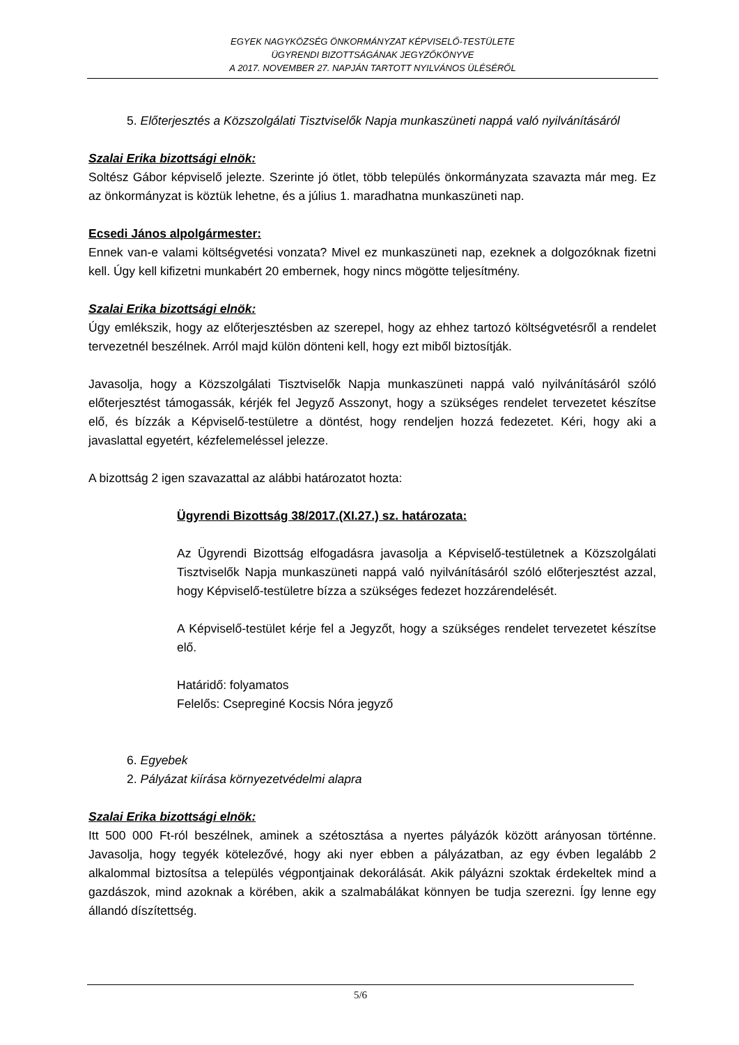EGYEK NAGYKÖZSÉG ÖNKORMÁNYZAT KÉPVISELŐ-TESTÜLETE
ÜGYRENDI BIZOTTSÁGÁNAK JEGYZŐKÖNYVE
A 2017. NOVEMBER 27. NAPJÁN TARTOTT NYILVÁNOS ÜLÉSÉRŐL
5. Előterjesztés a Közszolgálati Tisztviselők Napja munkaszüneti nappá való nyilvánításáról
Szalai Erika bizottsági elnök:
Soltész Gábor képviselő jelezte. Szerinte jó ötlet, több település önkormányzata szavazta már meg. Ez az önkormányzat is köztük lehetne, és a július 1. maradhatna munkaszüneti nap.
Ecsedi János alpolgármester:
Ennek van-e valami költségvetési vonzata? Mivel ez munkaszüneti nap, ezeknek a dolgozóknak fizetni kell. Úgy kell kifizetni munkabért 20 embernek, hogy nincs mögötte teljesítmény.
Szalai Erika bizottsági elnök:
Úgy emlékszik, hogy az előterjesztésben az szerepel, hogy az ehhez tartozó költségvetésről a rendelet tervezetnél beszélnek. Arról majd külön dönteni kell, hogy ezt miből biztosítják.
Javasolja, hogy a Közszolgálati Tisztviselők Napja munkaszüneti nappá való nyilvánításáról szóló előterjesztést támogassák, kérjék fel Jegyző Asszonyt, hogy a szükséges rendelet tervezetet készítse elő, és bízzák a Képviselő-testületre a döntést, hogy rendeljen hozzá fedezetet. Kéri, hogy aki a javaslattal egyetért, kézfelemeléssel jelezze.
A bizottság 2 igen szavazattal az alábbi határozatot hozta:
Ügyrendi Bizottság 38/2017.(XI.27.) sz. határozata:
Az Ügyrendi Bizottság elfogadásra javasolja a Képviselő-testületnek a Közszolgálati Tisztviselők Napja munkaszüneti nappá való nyilvánításáról szóló előterjesztést azzal, hogy Képviselő-testületre bízza a szükséges fedezet hozzárendelését.
A Képviselő-testület kérje fel a Jegyzőt, hogy a szükséges rendelet tervezetet készítse elő.
Határidő: folyamatos
Felelős: Csepreginé Kocsis Nóra jegyző
6. Egyebek
2. Pályázat kiírása környezetvédelmi alapra
Szalai Erika bizottsági elnök:
Itt 500 000 Ft-ról beszélnek, aminek a szétosztása a nyertes pályázók között arányosan történne. Javasolja, hogy tegyék kötelezővé, hogy aki nyer ebben a pályázatban, az egy évben legalább 2 alkalommal biztosítsa a település végpontjainak dekorálását. Akik pályázni szoktak érdekeltek mind a gazdászok, mind azoknak a körében, akik a szalmabálákat könnyen be tudja szerezni. Így lenne egy állandó díszítettség.
5/6